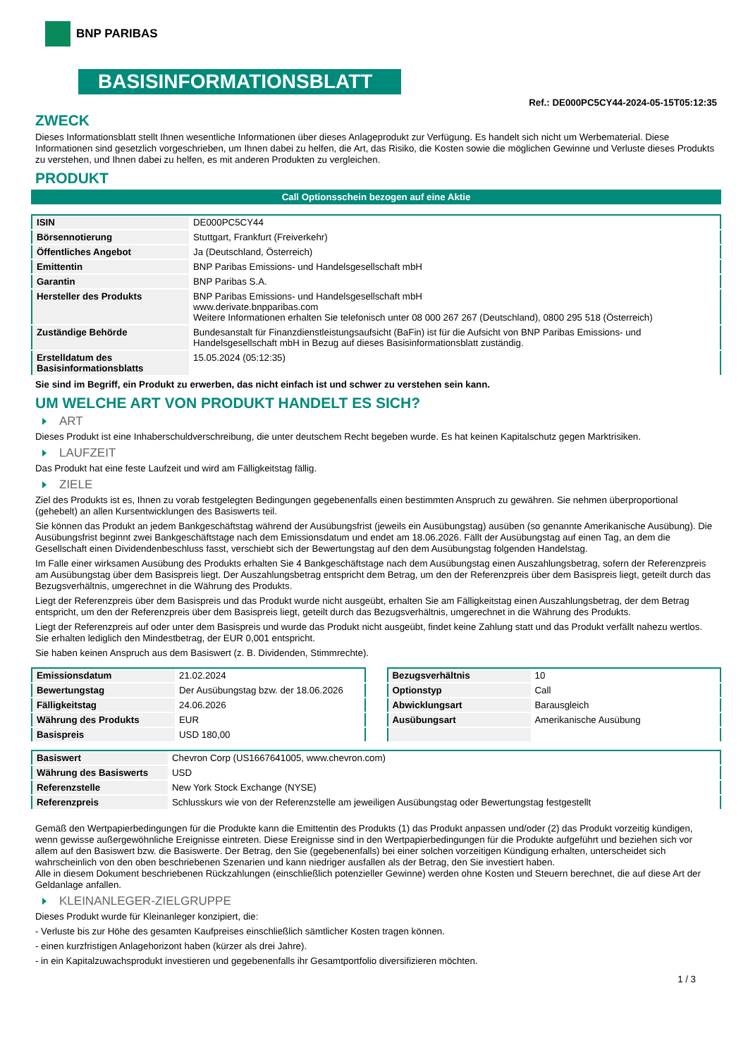BNP PARIBAS
BASISINFORMATIONSBLATT
Ref.: DE000PC5CY44-2024-05-15T05:12:35
ZWECK
Dieses Informationsblatt stellt Ihnen wesentliche Informationen über dieses Anlageprodukt zur Verfügung. Es handelt sich nicht um Werbematerial. Diese Informationen sind gesetzlich vorgeschrieben, um Ihnen dabei zu helfen, die Art, das Risiko, die Kosten sowie die möglichen Gewinne und Verluste dieses Produkts zu verstehen, und Ihnen dabei zu helfen, es mit anderen Produkten zu vergleichen.
PRODUKT
Call Optionsschein bezogen auf eine Aktie
| ISIN | DE000PC5CY44 |
| Börsennotierung | Stuttgart, Frankfurt (Freiverkehr) |
| Öffentliches Angebot | Ja (Deutschland, Österreich) |
| Emittentin | BNP Paribas Emissions- und Handelsgesellschaft mbH |
| Garantin | BNP Paribas S.A. |
| Hersteller des Produkts | BNP Paribas Emissions- und Handelsgesellschaft mbH www.derivate.bnpparibas.com Weitere Informationen erhalten Sie telefonisch unter 08 000 267 267 (Deutschland), 0800 295 518 (Österreich) |
| Zuständige Behörde | Bundesanstalt für Finanzdienstleistungsaufsicht (BaFin) ist für die Aufsicht von BNP Paribas Emissions- und Handelsgesellschaft mbH in Bezug auf dieses Basisinformationsblatt zuständig. |
| Erstelldatum des Basisinformationsblatts | 15.05.2024 (05:12:35) |
Sie sind im Begriff, ein Produkt zu erwerben, das nicht einfach ist und schwer zu verstehen sein kann.
UM WELCHE ART VON PRODUKT HANDELT ES SICH?
ART
Dieses Produkt ist eine Inhaberschuldverschreibung, die unter deutschem Recht begeben wurde. Es hat keinen Kapitalschutz gegen Marktrisiken.
LAUFZEIT
Das Produkt hat eine feste Laufzeit und wird am Fälligkeitstag fällig.
ZIELE
Ziel des Produkts ist es, Ihnen zu vorab festgelegten Bedingungen gegebenenfalls einen bestimmten Anspruch zu gewähren. Sie nehmen überproportional (gehebelt) an allen Kursentwicklungen des Basiswerts teil.
Sie können das Produkt an jedem Bankgeschäftstag während der Ausübungsfrist (jeweils ein Ausübungstag) ausüben (so genannte Amerikanische Ausübung). Die Ausübungsfrist beginnt zwei Bankgeschäftstage nach dem Emissionsdatum und endet am 18.06.2026. Fällt der Ausübungstag auf einen Tag, an dem die Gesellschaft einen Dividendenbeschluss fasst, verschiebt sich der Bewertungstag auf den dem Ausübungstag folgenden Handelstag.
Im Falle einer wirksamen Ausübung des Produkts erhalten Sie 4 Bankgeschäftstage nach dem Ausübungstag einen Auszahlungsbetrag, sofern der Referenzpreis am Ausübungstag über dem Basispreis liegt. Der Auszahlungsbetrag entspricht dem Betrag, um den der Referenzpreis über dem Basispreis liegt, geteilt durch das Bezugsverhältnis, umgerechnet in die Währung des Produkts.
Liegt der Referenzpreis über dem Basispreis und das Produkt wurde nicht ausgeübt, erhalten Sie am Fälligkeitstag einen Auszahlungsbetrag, der dem Betrag entspricht, um den der Referenzpreis über dem Basispreis liegt, geteilt durch das Bezugsverhältnis, umgerechnet in die Währung des Produkts.
Liegt der Referenzpreis auf oder unter dem Basispreis und wurde das Produkt nicht ausgeübt, findet keine Zahlung statt und das Produkt verfällt nahezu wertlos. Sie erhalten lediglich den Mindestbetrag, der EUR 0,001 entspricht.
Sie haben keinen Anspruch aus dem Basiswert (z. B. Dividenden, Stimmrechte).
| Emissionsdatum | 21.02.2024 |
| Bewertungstag | Der Ausübungstag bzw. der 18.06.2026 |
| Fälligkeitstag | 24.06.2026 |
| Währung des Produkts | EUR |
| Basispreis | USD 180,00 |
| Bezugsverhältnis | 10 |
| Optionstyp | Call |
| Abwicklungsart | Barausgleich |
| Ausübungsart | Amerikanische Ausübung |
| Basiswert | Chevron Corp (US1667641005, www.chevron.com) |
| Währung des Basiswerts | USD |
| Referenzstelle | New York Stock Exchange (NYSE) |
| Referenzpreis | Schlusskurs wie von der Referenzstelle am jeweiligen Ausübungstag oder Bewertungstag festgestellt |
Gemäß den Wertpapierbedingungen für die Produkte kann die Emittentin des Produkts (1) das Produkt anpassen und/oder (2) das Produkt vorzeitig kündigen, wenn gewisse außergewöhnliche Ereignisse eintreten. Diese Ereignisse sind in den Wertpapierbedingungen für die Produkte aufgeführt und beziehen sich vor allem auf den Basiswert bzw. die Basiswerte. Der Betrag, den Sie (gegebenenfalls) bei einer solchen vorzeitigen Kündigung erhalten, unterscheidet sich wahrscheinlich von den oben beschriebenen Szenarien und kann niedriger ausfallen als der Betrag, den Sie investiert haben.
Alle in diesem Dokument beschriebenen Rückzahlungen (einschließlich potenzieller Gewinne) werden ohne Kosten und Steuern berechnet, die auf diese Art der Geldanlage anfallen.
KLEINANLEGER-ZIELGRUPPE
Dieses Produkt wurde für Kleinanleger konzipiert, die:
- Verluste bis zur Höhe des gesamten Kaufpreises einschließlich sämtlicher Kosten tragen können.
- einen kurzfristigen Anlagehorizont haben (kürzer als drei Jahre).
- in ein Kapitalzuwachsprodukt investieren und gegebenenfalls ihr Gesamtportfolio diversifizieren möchten.
1 / 3